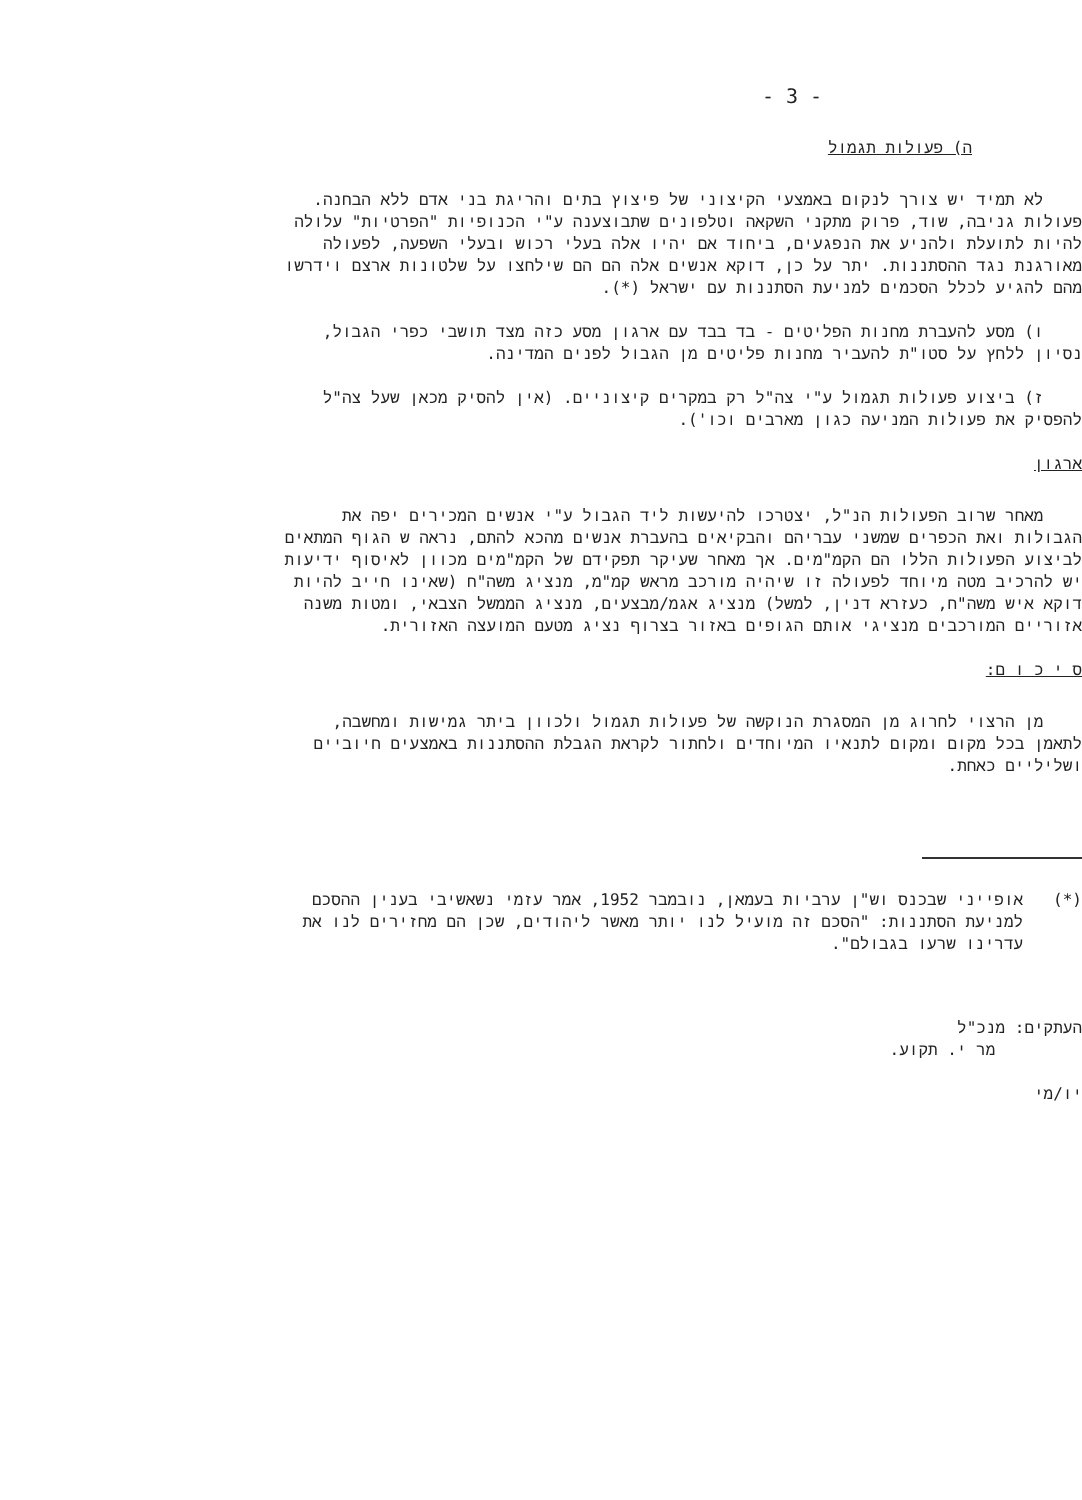- 3 -
ה) פעולות תגמול
לא תמיד יש צורך לנקום באמצעי הקיצוני של פיצוץ בתים והריגת בני אדם ללא הבחנה. פעולות גניבה, שוד, פרוק מתקני השקאה וטלפונים שתבוצענה ע"י הכנופיות "הפרטיות" עלולה להיות לתועלת ולהניע את הנפגעים, ביחוד אם יהיו אלה בעלי רכוש ובעלי השפעה, לפעולה מאורגנת נגד ההסתננות. יתר על כן, דוקא אנשים אלה הם הם שילחצו על שלטונות ארצם וידרשו מהם להגיע לכלל הסכמים למניעת הסתננות עם ישראל (*).
ו) מסע להעברת מחנות הפליטים - בד בבד עם ארגון מסע כזה מצד תושבי כפרי הגבול, נסיון ללחץ על סטו"ת להעביר מחנות פליטים מן הגבול לפנים המדינה.
ז) ביצוע פעולות תגמול ע"י צה"ל רק במקרים קיצוניים. (אין להסיק מכאן שעל צה"ל להפסיק את פעולות המניעה כגון מארבים וכו').
ארגון
מאחר שרוב הפעולות הנ"ל, יצטרכו להיעשות ליד הגבול ע"י אנשים המכירים יפה את הגבולות ואת הכפרים שמשני עבריהם והבקיאים בהעברת אנשים מהכא להתם, נראה ש הגוף המתאים לביצוע הפעולות הללו הם הקמ"מים. אך מאחר שעיקר תפקידם של הקמ"מים מכוון לאיסוף ידיעות יש להרכיב מטה מיוחד לפעולה זו שיהיה מורכב מראש קמ"מ, מנציג משה"ח (שאינו חייב להיות דוקא איש משה"ח, כעזרא דנין, למשל) מנציג אגמ/מבצעים, מנציג הממשל הצבאי, ומטות משנה אזוריים המורכבים מנציגי אותם הגופים באזור בצרוף נציג מטעם המועצה האזורית.
ס י כ ו ם:
מן הרצוי לחרוג מן המסגרת הנוקשה של פעולות תגמול ולכוון ביתר גמישות ומחשבה, לתאמן בכל מקום ומקום לתנאיו המיוחדים ולחתור לקראת הגבלת ההסתננות באמצעים חיוביים ושליליים כאחת.
(*) אופייני שבכנס וש"ן ערביות בעמאן, נובמבר 1952, אמר עזמי נשאשיבי בענין ההסכם למניעת הסתננות: "הסכם זה מועיל לנו יותר מאשר ליהודים, שכן הם מחזירים לנו את עדרינו שרעו בגבולם".
העתקים: מנכ"ל
מר י. תקוע.
יו/מי